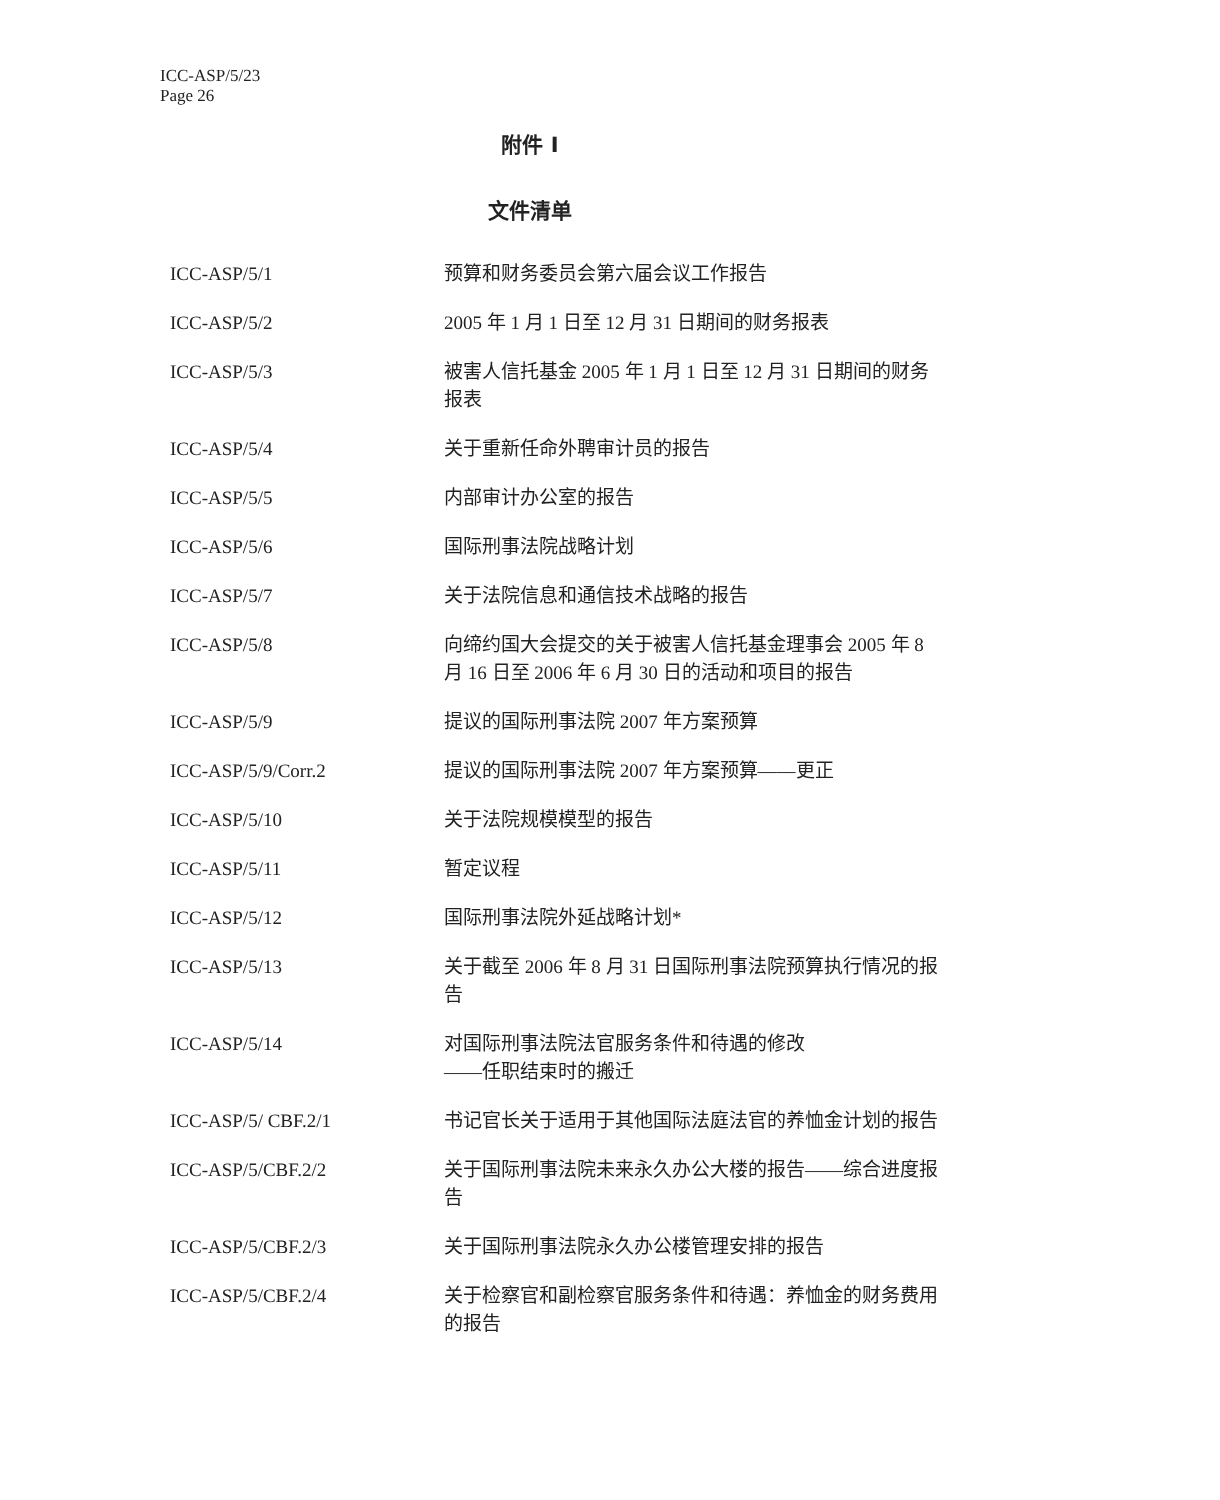ICC-ASP/5/23
Page 26
附件 I
文件清单
| ICC-ASP/5/1 | 预算和财务委员会第六届会议工作报告 |
| ICC-ASP/5/2 | 2005 年 1 月 1 日至 12 月 31 日期间的财务报表 |
| ICC-ASP/5/3 | 被害人信托基金 2005 年 1 月 1 日至 12 月 31 日期间的财务报表 |
| ICC-ASP/5/4 | 关于重新任命外聘审计员的报告 |
| ICC-ASP/5/5 | 内部审计办公室的报告 |
| ICC-ASP/5/6 | 国际刑事法院战略计划 |
| ICC-ASP/5/7 | 关于法院信息和通信技术战略的报告 |
| ICC-ASP/5/8 | 向缔约国大会提交的关于被害人信托基金理事会 2005 年 8 月 16 日至 2006 年 6 月 30 日的活动和项目的报告 |
| ICC-ASP/5/9 | 提议的国际刑事法院 2007 年方案预算 |
| ICC-ASP/5/9/Corr.2 | 提议的国际刑事法院 2007 年方案预算——更正 |
| ICC-ASP/5/10 | 关于法院规模模型的报告 |
| ICC-ASP/5/11 | 暂定议程 |
| ICC-ASP/5/12 | 国际刑事法院外延战略计划* |
| ICC-ASP/5/13 | 关于截至 2006 年 8 月 31 日国际刑事法院预算执行情况的报告 |
| ICC-ASP/5/14 | 对国际刑事法院法官服务条件和待遇的修改 ——任职结束时的搬迁 |
| ICC-ASP/5/ CBF.2/1 | 书记官长关于适用于其他国际法庭法官的养恤金计划的报告 |
| ICC-ASP/5/CBF.2/2 | 关于国际刑事法院未来永久办公大楼的报告——综合进度报告 |
| ICC-ASP/5/CBF.2/3 | 关于国际刑事法院永久办公楼管理安排的报告 |
| ICC-ASP/5/CBF.2/4 | 关于检察官和副检察官服务条件和待遇：养恤金的财务费用的报告 |